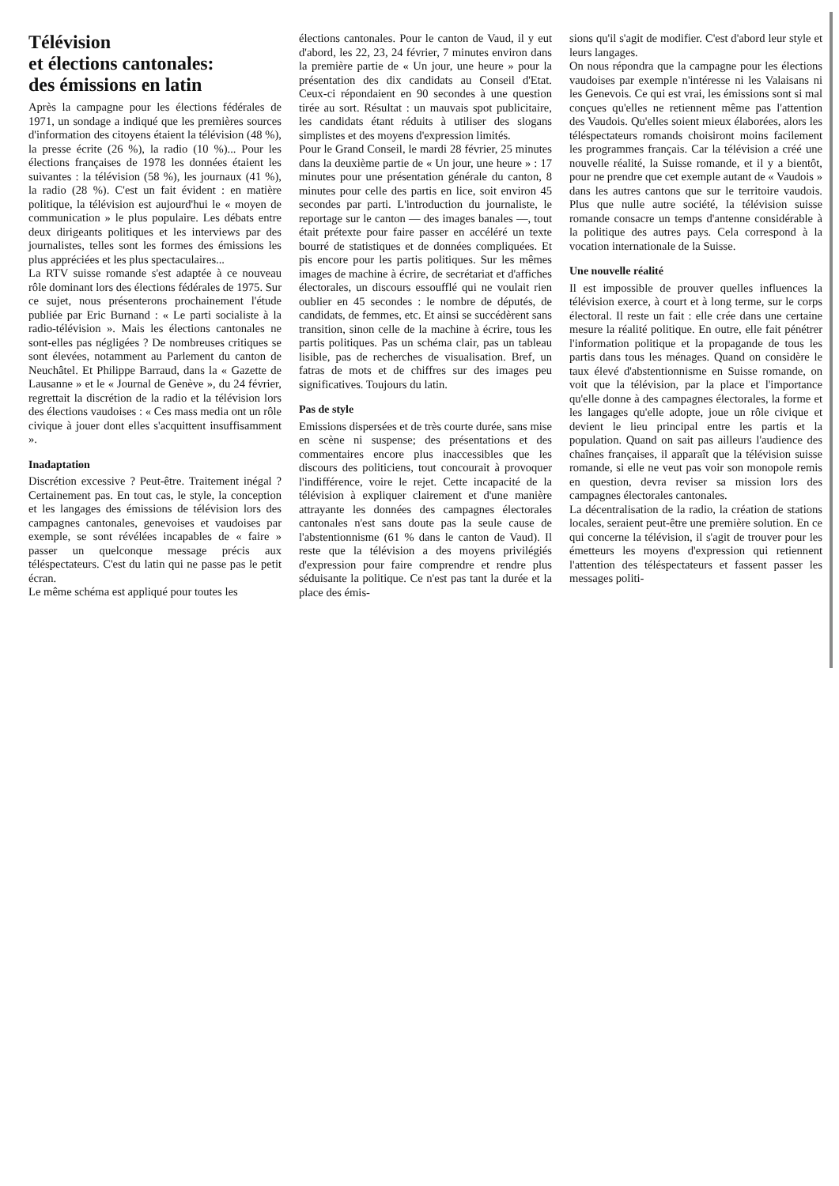Télévision
et élections cantonales:
des émissions en latin
Après la campagne pour les élections fédérales de 1971, un sondage a indiqué que les premières sources d'information des citoyens étaient la télévision (48 %), la presse écrite (26 %), la radio (10 %)... Pour les élections françaises de 1978 les données étaient les suivantes : la télévision (58 %), les journaux (41 %), la radio (28 %). C'est un fait évident : en matière politique, la télévision est aujourd'hui le « moyen de communication » le plus populaire. Les débats entre deux dirigeants politiques et les interviews par des journalistes, telles sont les formes des émissions les plus appréciées et les plus spectaculaires...
La RTV suisse romande s'est adaptée à ce nouveau rôle dominant lors des élections fédérales de 1975. Sur ce sujet, nous présenterons prochainement l'étude publiée par Eric Burnand : « Le parti socialiste à la radio-télévision ». Mais les élections cantonales ne sont-elles pas négligées ? De nombreuses critiques se sont élevées, notamment au Parlement du canton de Neuchâtel. Et Philippe Barraud, dans la « Gazette de Lausanne » et le « Journal de Genève », du 24 février, regrettait la discrétion de la radio et la télévision lors des élections vaudoises : « Ces mass media ont un rôle civique à jouer dont elles s'acquittent insuffisamment ».
Inadaptation
Discrétion excessive ? Peut-être. Traitement inégal ? Certainement pas. En tout cas, le style, la conception et les langages des émissions de télévision lors des campagnes cantonales, genevoises et vaudoises par exemple, se sont révélées incapables de « faire » passer un quelconque message précis aux téléspectateurs. C'est du latin qui ne passe pas le petit écran.
Le même schéma est appliqué pour toutes les
élections cantonales. Pour le canton de Vaud, il y eut d'abord, les 22, 23, 24 février, 7 minutes environ dans la première partie de « Un jour, une heure » pour la présentation des dix candidats au Conseil d'Etat. Ceux-ci répondaient en 90 secondes à une question tirée au sort. Résultat : un mauvais spot publicitaire, les candidats étant réduits à utiliser des slogans simplistes et des moyens d'expression limités.
Pour le Grand Conseil, le mardi 28 février, 25 minutes dans la deuxième partie de « Un jour, une heure » : 17 minutes pour une présentation générale du canton, 8 minutes pour celle des partis en lice, soit environ 45 secondes par parti. L'introduction du journaliste, le reportage sur le canton — des images banales —, tout était prétexte pour faire passer en accéléré un texte bourré de statistiques et de données compliquées. Et pis encore pour les partis politiques. Sur les mêmes images de machine à écrire, de secrétariat et d'affiches électorales, un discours essoufflé qui ne voulait rien oublier en 45 secondes : le nombre de députés, de candidats, de femmes, etc. Et ainsi se succédèrent sans transition, sinon celle de la machine à écrire, tous les partis politiques. Pas un schéma clair, pas un tableau lisible, pas de recherches de visualisation. Bref, un fatras de mots et de chiffres sur des images peu significatives. Toujours du latin.
Pas de style
Emissions dispersées et de très courte durée, sans mise en scène ni suspense; des présentations et des commentaires encore plus inaccessibles que les discours des politiciens, tout concourait à provoquer l'indifférence, voire le rejet. Cette incapacité de la télévision à expliquer clairement et d'une manière attrayante les données des campagnes électorales cantonales n'est sans doute pas la seule cause de l'abstentionnisme (61 % dans le canton de Vaud). Il reste que la télévision a des moyens privilégiés d'expression pour faire comprendre et rendre plus séduisante la politique. Ce n'est pas tant la durée et la place des émis-
sions qu'il s'agit de modifier. C'est d'abord leur style et leurs langages.
On nous répondra que la campagne pour les élections vaudoises par exemple n'intéresse ni les Valaisans ni les Genevois. Ce qui est vrai, les émissions sont si mal conçues qu'elles ne retiennent même pas l'attention des Vaudois. Qu'elles soient mieux élaborées, alors les téléspectateurs romands choisiront moins facilement les programmes français. Car la télévision a créé une nouvelle réalité, la Suisse romande, et il y a bientôt, pour ne prendre que cet exemple autant de « Vaudois » dans les autres cantons que sur le territoire vaudois. Plus que nulle autre société, la télévision suisse romande consacre un temps d'antenne considérable à la politique des autres pays. Cela correspond à la vocation internationale de la Suisse.
Une nouvelle réalité
Il est impossible de prouver quelles influences la télévision exerce, à court et à long terme, sur le corps électoral. Il reste un fait : elle crée dans une certaine mesure la réalité politique. En outre, elle fait pénétrer l'information politique et la propagande de tous les partis dans tous les ménages. Quand on considère le taux élevé d'abstentionnisme en Suisse romande, on voit que la télévision, par la place et l'importance qu'elle donne à des campagnes électorales, la forme et les langages qu'elle adopte, joue un rôle civique et devient le lieu principal entre les partis et la population. Quand on sait pas ailleurs l'audience des chaînes françaises, il apparaît que la télévision suisse romande, si elle ne veut pas voir son monopole remis en question, devra reviser sa mission lors des campagnes électorales cantonales.
La décentralisation de la radio, la création de stations locales, seraient peut-être une première solution. En ce qui concerne la télévision, il s'agit de trouver pour les émetteurs les moyens d'expression qui retiennent l'attention des téléspectateurs et fassent passer les messages politi-